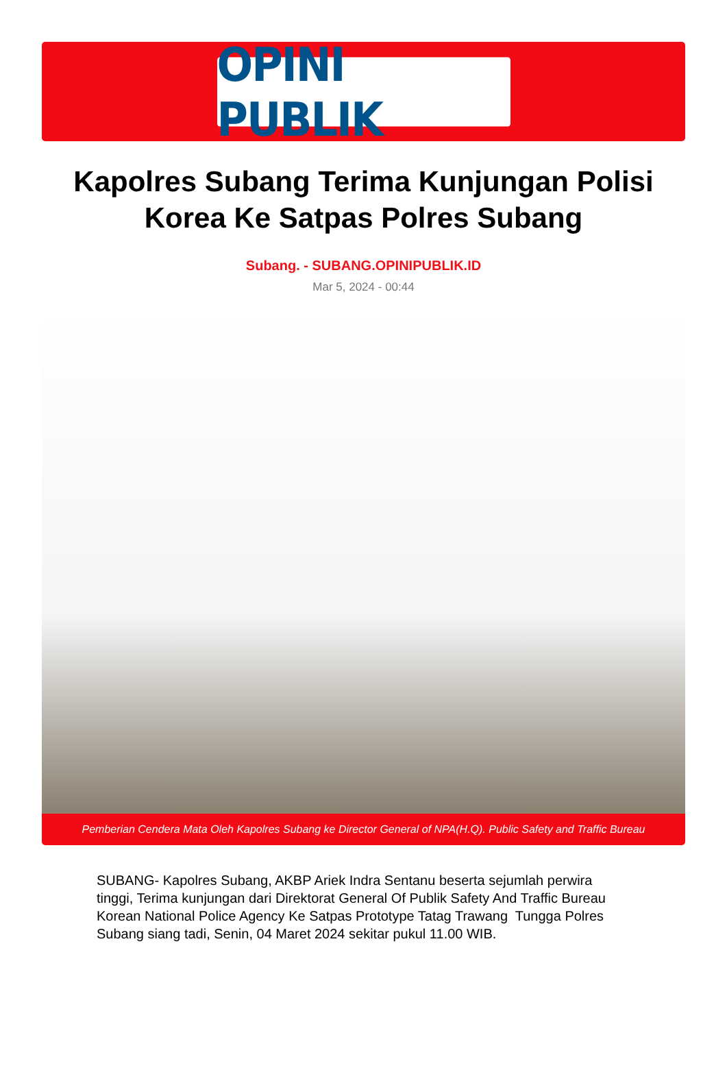OPINI PUBLIK
Kapolres Subang Terima Kunjungan Polisi Korea Ke Satpas Polres Subang
Subang. - SUBANG.OPINIPUBLIK.ID
Mar 5, 2024 - 00:44
Pemberian Cendera Mata Oleh Kapolres Subang ke Director General of NPA(H.Q). Public Safety and Traffic Bureau
SUBANG- Kapolres Subang, AKBP Ariek Indra Sentanu beserta sejumlah perwira tinggi, Terima kunjungan dari Direktorat General Of Publik Safety And Traffic Bureau Korean National Police Agency Ke Satpas Prototype Tatag Trawang Tungga Polres Subang siang tadi, Senin, 04 Maret 2024 sekitar pukul 11.00 WIB.